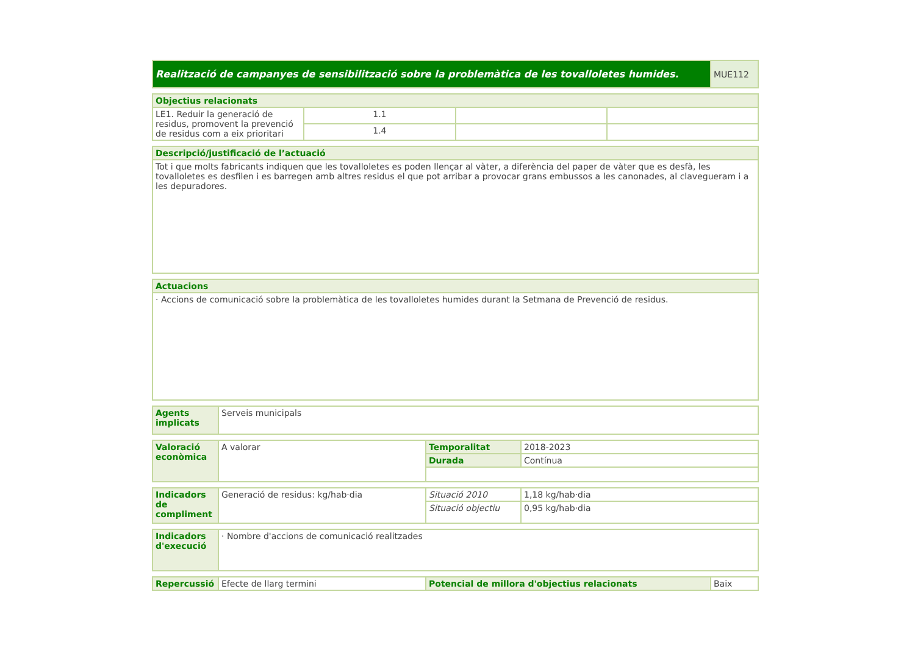| Realització de campanyes de sensibilització sobre la problemàtica de les tovalloletes humides. | MUE112 |
| Objectius relacionats | | | |
| --- | --- | --- | --- |
| LE1. Reduir la generació de residus, promovent la prevenció de residus com a eix prioritari | 1.1 | | |
| | 1.4 | | |
| Descripció/justificació de l’actuació |
| --- |
| Tot i que molts fabricants indiquen que les tovalloletes es poden llençar al vàter, a diferència del paper de vàter que es desfà, les tovalloletes es desfilen i es barregen amb altres residus el que pot arribar a provocar grans embussos a les canonades, al clavegueram i a les depuradores. |
| Actuacions |
| --- |
| · Accions de comunicació sobre la problemàtica de les tovalloletes humides durant la Setmana de Prevenció de residus. |
| Agents implicats | Serveis municipals |
| Valoració econòmica | A valorar | Temporalitat | 2018-2023 |
| | | Durada | Contínua |
| Indicadors de compliment | Generació de residus: kg/hab·dia | Situació 2010 | 1,18 kg/hab·dia |
| | | Situació objectiu | 0,95 kg/hab·dia |
| Indicadors d'execució | · Nombre d'accions de comunicació realitzades |
| Repercussió | Efecte de llarg termini | Potencial de millora d'objectius relacionats | Baix |